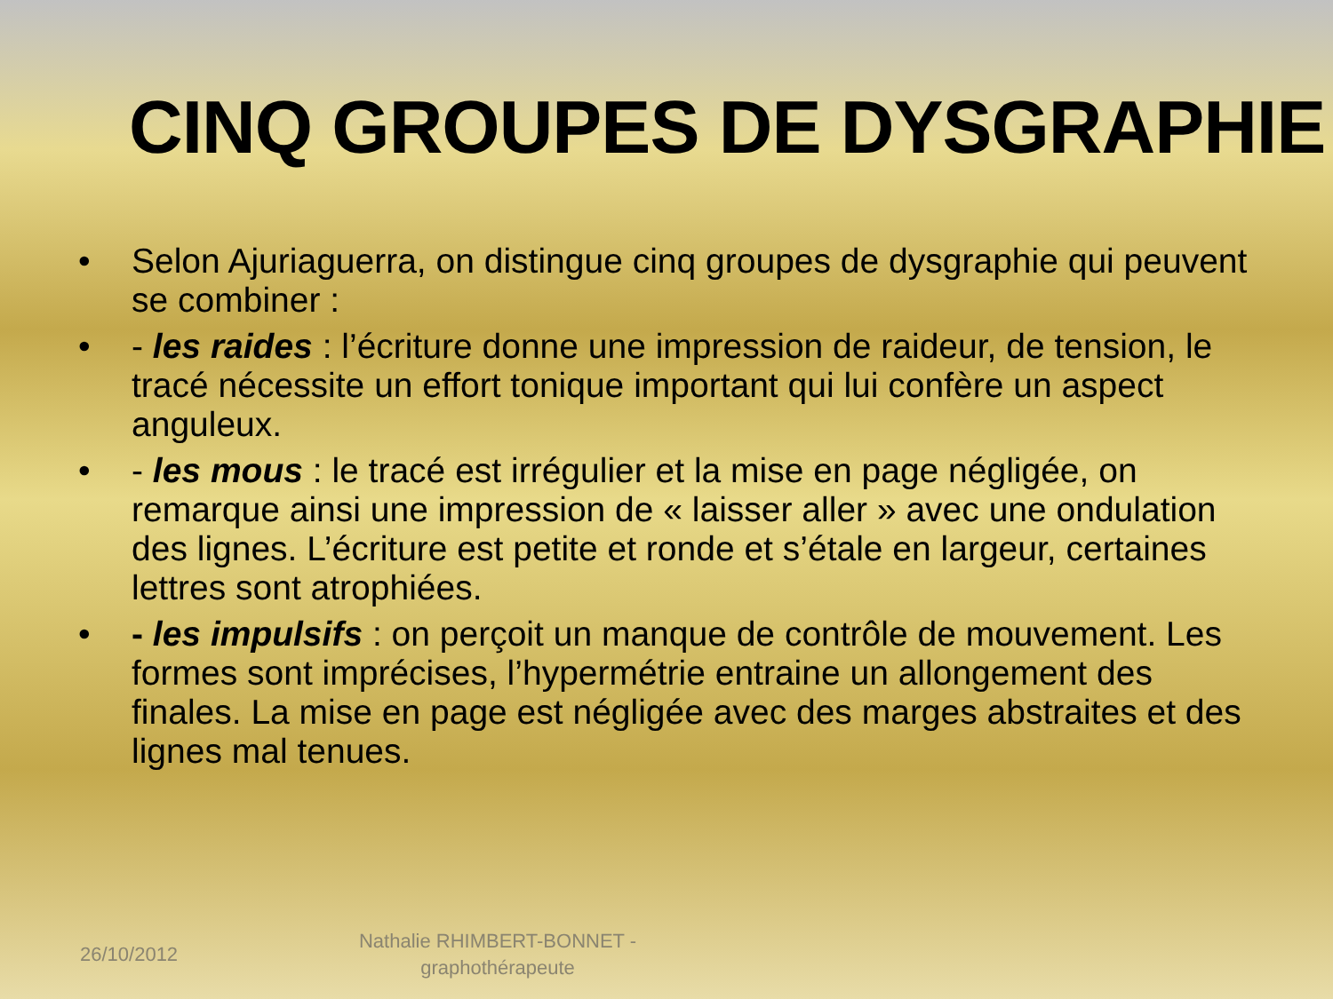CINQ GROUPES DE DYSGRAPHIE
• Selon Ajuriaguerra, on distingue cinq groupes de dysgraphie qui peuvent se combiner :
• - les raides : l’écriture donne une impression de raideur, de tension, le tracé nécessite un effort tonique important qui lui confère un aspect anguleux.
• - les mous : le tracé est irrégulier et la mise en page négligée, on remarque ainsi une impression de « laisser aller » avec une ondulation des lignes. L’écriture est petite et ronde et s’étale en largeur, certaines lettres sont atrophiées.
• - les impulsifs : on perçoit un manque de contrôle de mouvement. Les formes sont imprécises, l’hypermétrie entraine un allongement des finales. La mise en page est négligée avec des marges abstraites et des lignes mal tenues.
26/10/2012 Nathalie RHIMBERT-BONNET - graphothérapeute